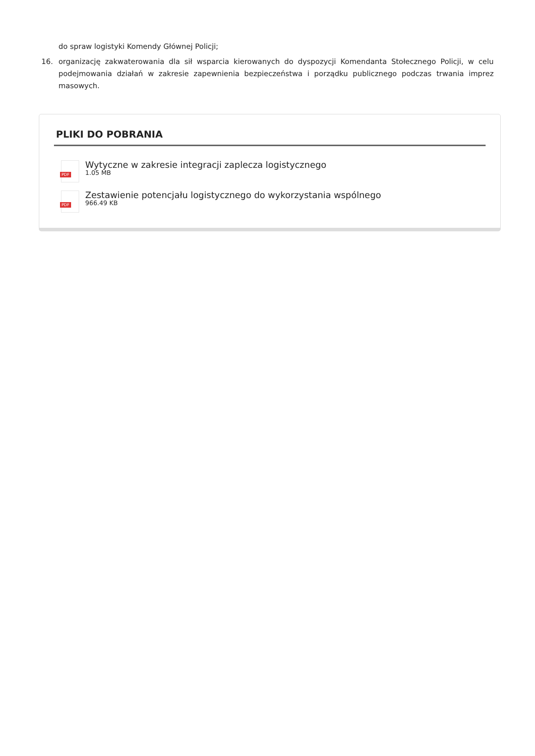do spraw logistyki Komendy Głównej Policji;
16. organizację zakwaterowania dla sił wsparcia kierowanych do dyspozycji Komendanta Stołecznego Policji, w celu podejmowania działań w zakresie zapewnienia bezpieczeństwa i porządku publicznego podczas trwania imprez masowych.
PLIKI DO POBRANIA
PDF
Wytyczne w zakresie integracji zaplecza logistycznego
1.05 MB
PDF
Zestawienie potencjału logistycznego do wykorzystania wspólnego
966.49 KB